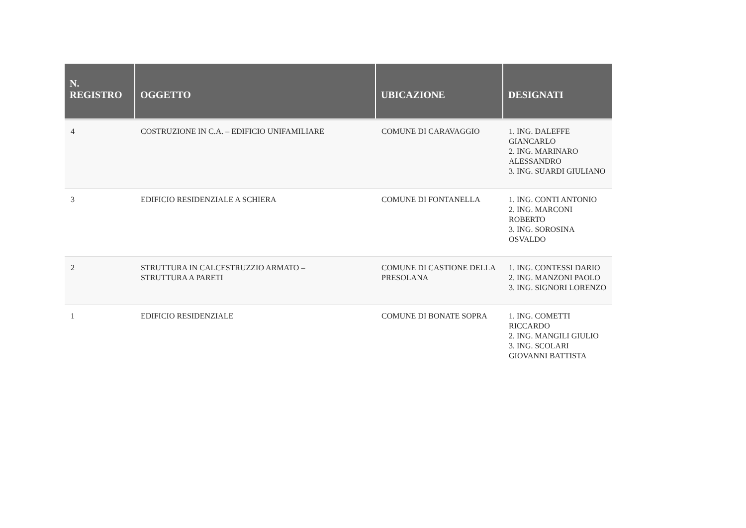| N. REGISTRO | OGGETTO | UBICAZIONE | DESIGNATI |
| --- | --- | --- | --- |
| 4 | COSTRUZIONE IN C.A. – EDIFICIO UNIFAMILIARE | COMUNE DI CARAVAGGIO | 1. ING. DALEFFE GIANCARLO 2. ING. MARINARO ALESSANDRO 3. ING. SUARDI GIULIANO |
| 3 | EDIFICIO RESIDENZIALE A SCHIERA | COMUNE DI FONTANELLA | 1. ING. CONTI ANTONIO 2. ING. MARCONI ROBERTO 3. ING. SOROSINA OSVALDO |
| 2 | STRUTTURA IN CALCESTRUZZIO ARMATO – STRUTTURA A PARETI | COMUNE DI CASTIONE DELLA PRESOLANA | 1. ING. CONTESSI DARIO 2. ING. MANZONI PAOLO 3. ING. SIGNORI LORENZO |
| 1 | EDIFICIO RESIDENZIALE | COMUNE DI BONATE SOPRA | 1. ING. COMETTI RICCARDO 2. ING. MANGILI GIULIO 3. ING. SCOLARI GIOVANNI BATTISTA |